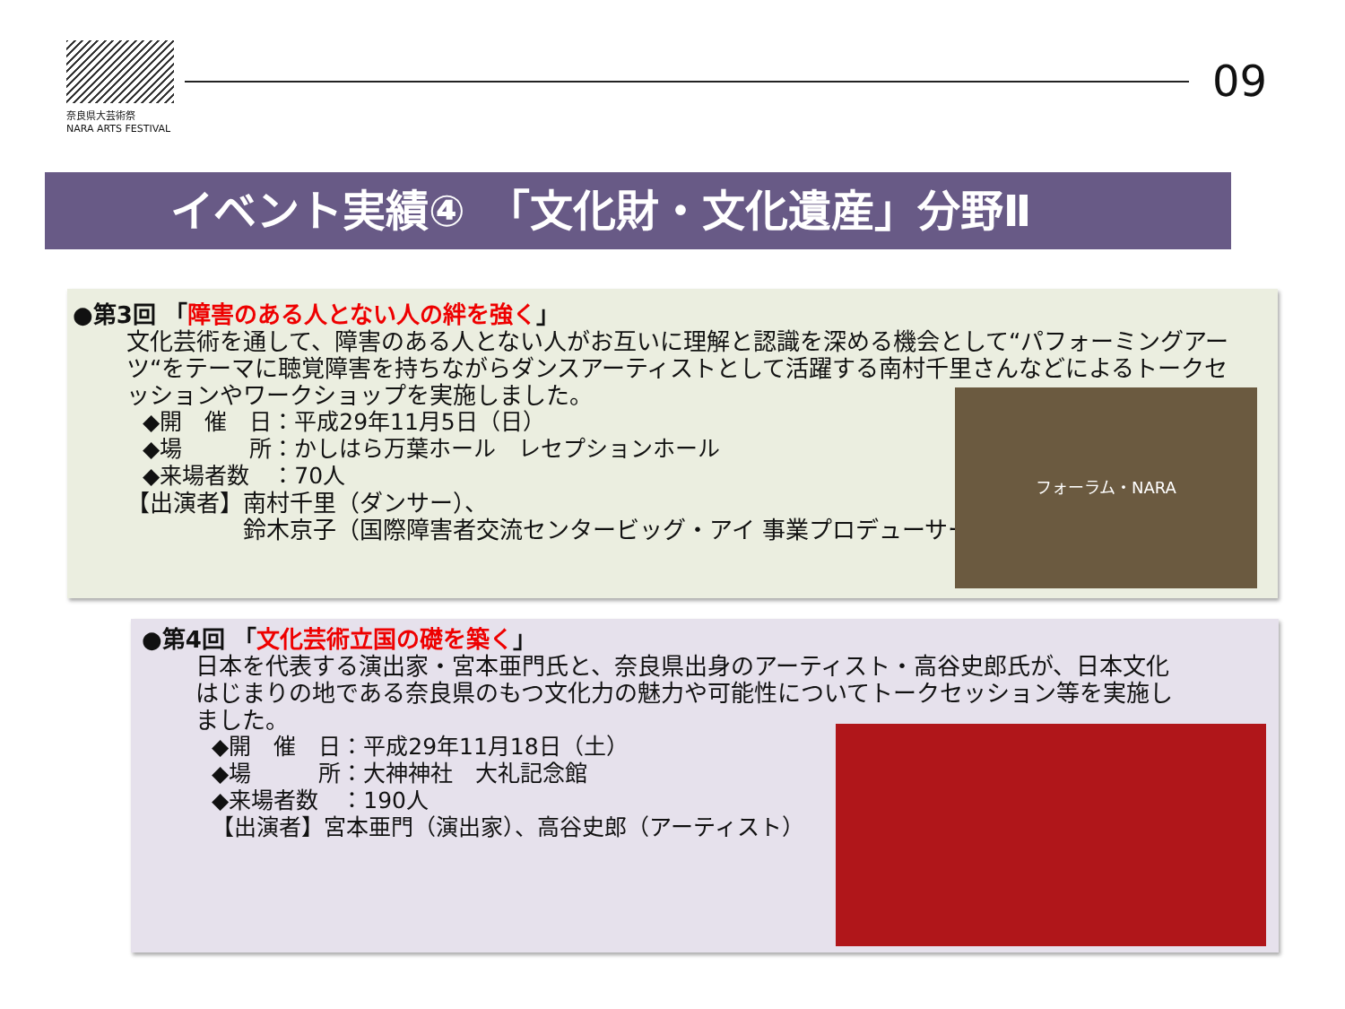奈良県大芸術祭
NARA ARTS FESTIVAL
09
イベント実績④　「文化財・文化遺産」分野Ⅱ
●第3回 「障害のある人とない人の絆を強く」
文化芸術を通して、障害のある人とない人がお互いに理解と認識を深める機会として“パフォーミングアーツ“をテーマに聴覚障害を持ちながらダンスアーティストとして活躍する南村千里さんなどによるトークセッションやワークショップを実施しました。
◆開　催　日：平成29年11月5日（日）
◆場　　　所：かしはら万葉ホール　レセプションホール
◆来場者数　：70人
【出演者】南村千里（ダンサー）、
鈴木京子（国際障害者交流センタービッグ・アイ 事業プロデューサー）
フォーラム・NARA
●第4回 「文化芸術立国の礎を築く」
日本を代表する演出家・宮本亜門氏と、奈良県出身のアーティスト・高谷史郎氏が、日本文化はじまりの地である奈良県のもつ文化力の魅力や可能性についてトークセッション等を実施しました。
◆開　催　日：平成29年11月18日（土）
◆場　　　所：大神神社　大礼記念館
◆来場者数　：190人
【出演者】宮本亜門（演出家）、高谷史郎（アーティスト）